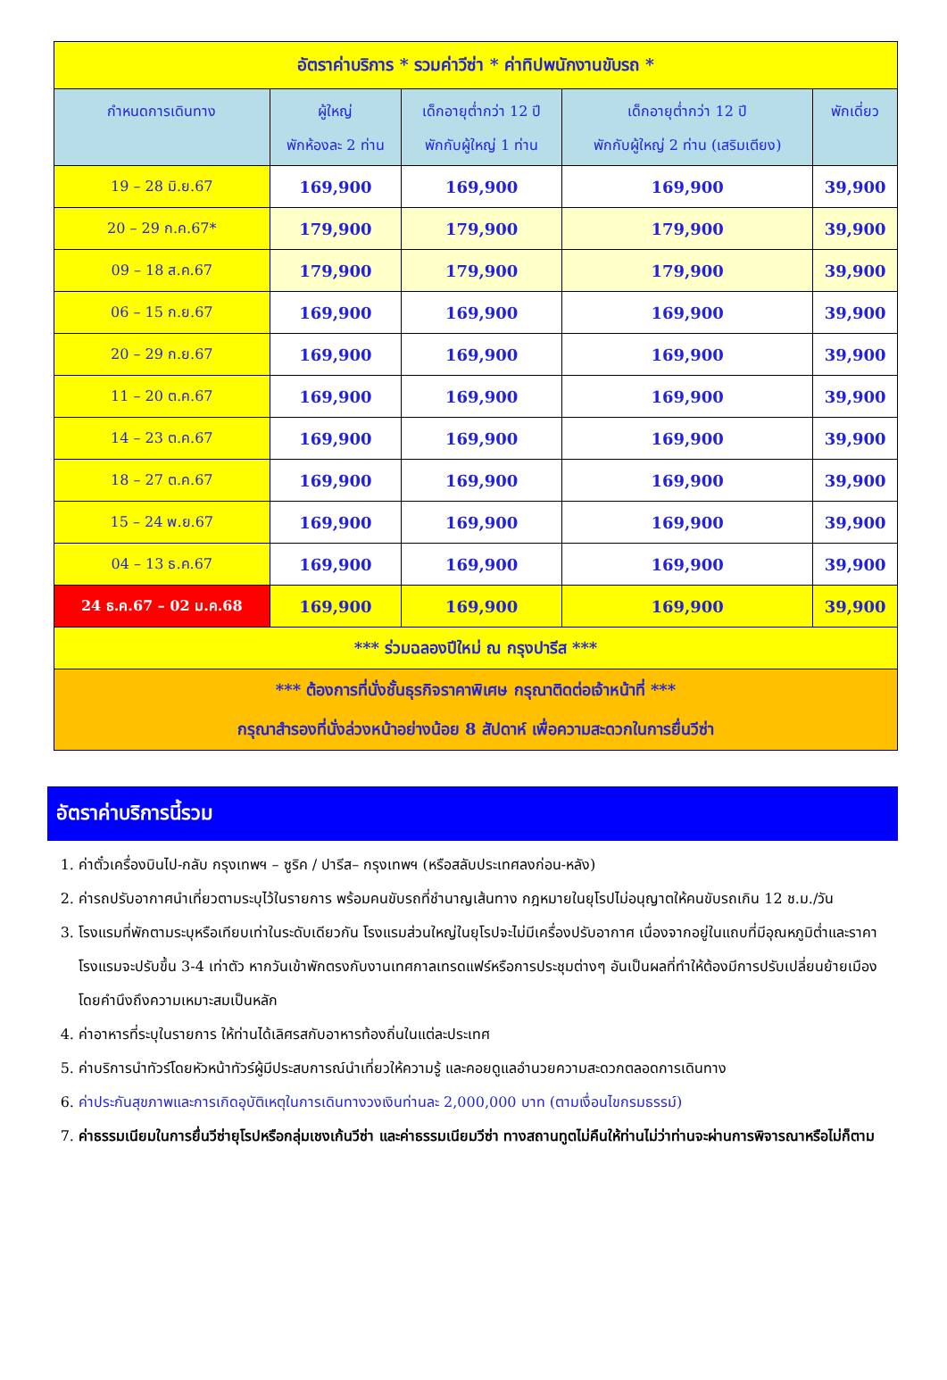| อัตราค่าบริการ * รวมค่าวีซ่า * ค่าทิปพนักงานขับรถ * | | | | |
| กำหนดการเดินทาง | ผู้ใหญ่ พักห้องละ 2 ท่าน | เด็กอายุต่ำกว่า 12 ปี พักกับผู้ใหญ่ 1 ท่าน | เด็กอายุต่ำกว่า 12 ปี พักกับผู้ใหญ่ 2 ท่าน (เสริมเตียง) | พักเดี่ยว |
| 19 – 28 มิ.ย.67 | 169,900 | 169,900 | 169,900 | 39,900 |
| 20 – 29 ก.ค.67* | 179,900 | 179,900 | 179,900 | 39,900 |
| 09 – 18 ส.ค.67 | 179,900 | 179,900 | 179,900 | 39,900 |
| 06 – 15 ก.ย.67 | 169,900 | 169,900 | 169,900 | 39,900 |
| 20 – 29 ก.ย.67 | 169,900 | 169,900 | 169,900 | 39,900 |
| 11 – 20 ต.ค.67 | 169,900 | 169,900 | 169,900 | 39,900 |
| 14 – 23 ต.ค.67 | 169,900 | 169,900 | 169,900 | 39,900 |
| 18 – 27 ต.ค.67 | 169,900 | 169,900 | 169,900 | 39,900 |
| 15 – 24 พ.ย.67 | 169,900 | 169,900 | 169,900 | 39,900 |
| 04 – 13 ธ.ค.67 | 169,900 | 169,900 | 169,900 | 39,900 |
| 24 ธ.ค.67 – 02 ม.ค.68 | 169,900 | 169,900 | 169,900 | 39,900 |
| *** ร่วมฉลองปีใหม่ ณ กรุงปารีส *** | | | | |
| *** ต้องการที่นั่งชั้นธุรกิจราคาพิเศษ กรุณาติดต่อเจ้าหน้าที่ *** กรุณาสำรองที่นั่งล่วงหน้าอย่างน้อย 8 สัปดาห์ เพื่อความสะดวกในการยื่นวีซ่า | | | | |
อัตราค่าบริการนี้รวม
1. ค่าตั๋วเครื่องบินไป-กลับ กรุงเทพฯ – ซูริค / ปารีส– กรุงเทพฯ (หรือสลับประเทศลงก่อน-หลัง)
2. ค่ารถปรับอากาศนำเที่ยวตามระบุไว้ในรายการ พร้อมคนขับรถที่ชำนาญเส้นทาง กฎหมายในยุโรปไม่อนุญาตให้คนขับรถเกิน 12 ช.ม./วัน
3. โรงแรมที่พักตามระบุหรือเทียบเท่าในระดับเดียวกัน โรงแรมส่วนใหญ่ในยุโรปจะไม่มีเครื่องปรับอากาศ เนื่องจากอยู่ในแถบที่มีอุณหภูมิต่ำและราคาโรงแรมจะปรับขึ้น 3-4 เท่าตัว หากวันเข้าพักตรงกับงานเทศกาลเทรดแฟร์หรือการประชุมต่างๆ อันเป็นผลที่ทำให้ต้องมีการปรับเปลี่ยนย้ายเมือง โดยคำนึงถึงความเหมาะสมเป็นหลัก
4. ค่าอาหารที่ระบุในรายการ ให้ท่านได้เลิศรสกับอาหารท้องถิ่นในแต่ละประเทศ
5. ค่าบริการนำทัวร์โดยหัวหน้าทัวร์ผู้มีประสบการณ์นำเที่ยวให้ความรู้ และคอยดูแลอำนวยความสะดวกตลอดการเดินทาง
6. ค่าประกันสุขภาพและการเกิดอุบัติเหตุในการเดินทางวงเงินท่านละ 2,000,000 บาท (ตามเงื่อนไขกรมธรรม์)
7. ค่าธรรมเนียมในการยื่นวีซ่ายุโรปหรือกลุ่มเชงเก้นวีซ่า และค่าธรรมเนียมวีซ่า ทางสถานทูตไม่คืนให้ท่านไม่ว่าท่านจะผ่านการพิจารณาหรือไม่ก็ตาม